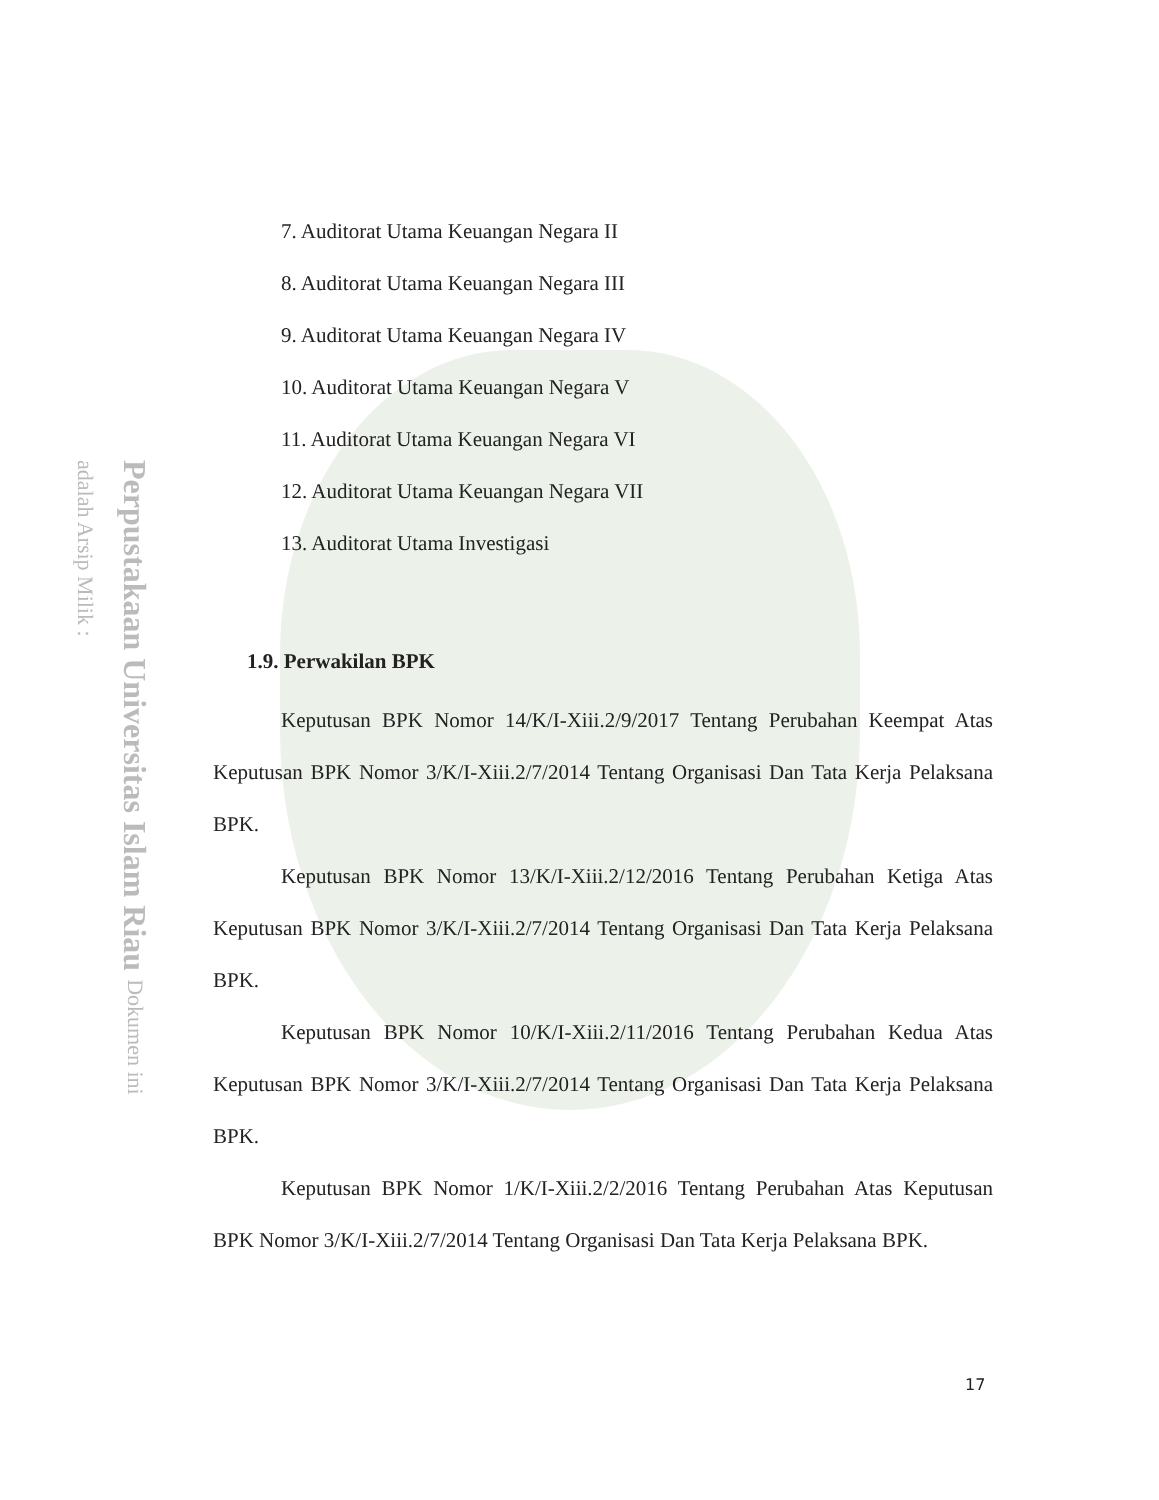Perpustakaan Universitas Islam Riau Dokumen ini adalah Arsip Milik :
7. Auditorat Utama Keuangan Negara II
8. Auditorat Utama Keuangan Negara III
9. Auditorat Utama Keuangan Negara IV
10. Auditorat Utama Keuangan Negara V
11. Auditorat Utama Keuangan Negara VI
12. Auditorat Utama Keuangan Negara VII
13. Auditorat Utama Investigasi
1.9. Perwakilan BPK
Keputusan BPK Nomor 14/K/I-Xiii.2/9/2017 Tentang Perubahan Keempat Atas Keputusan BPK Nomor 3/K/I-Xiii.2/7/2014 Tentang Organisasi Dan Tata Kerja Pelaksana BPK.
Keputusan BPK Nomor 13/K/I-Xiii.2/12/2016 Tentang Perubahan Ketiga Atas Keputusan BPK Nomor 3/K/I-Xiii.2/7/2014 Tentang Organisasi Dan Tata Kerja Pelaksana BPK.
Keputusan BPK Nomor 10/K/I-Xiii.2/11/2016 Tentang Perubahan Kedua Atas Keputusan BPK Nomor 3/K/I-Xiii.2/7/2014 Tentang Organisasi Dan Tata Kerja Pelaksana BPK.
Keputusan BPK Nomor 1/K/I-Xiii.2/2/2016 Tentang Perubahan Atas Keputusan BPK Nomor 3/K/I-Xiii.2/7/2014 Tentang Organisasi Dan Tata Kerja Pelaksana BPK.
17